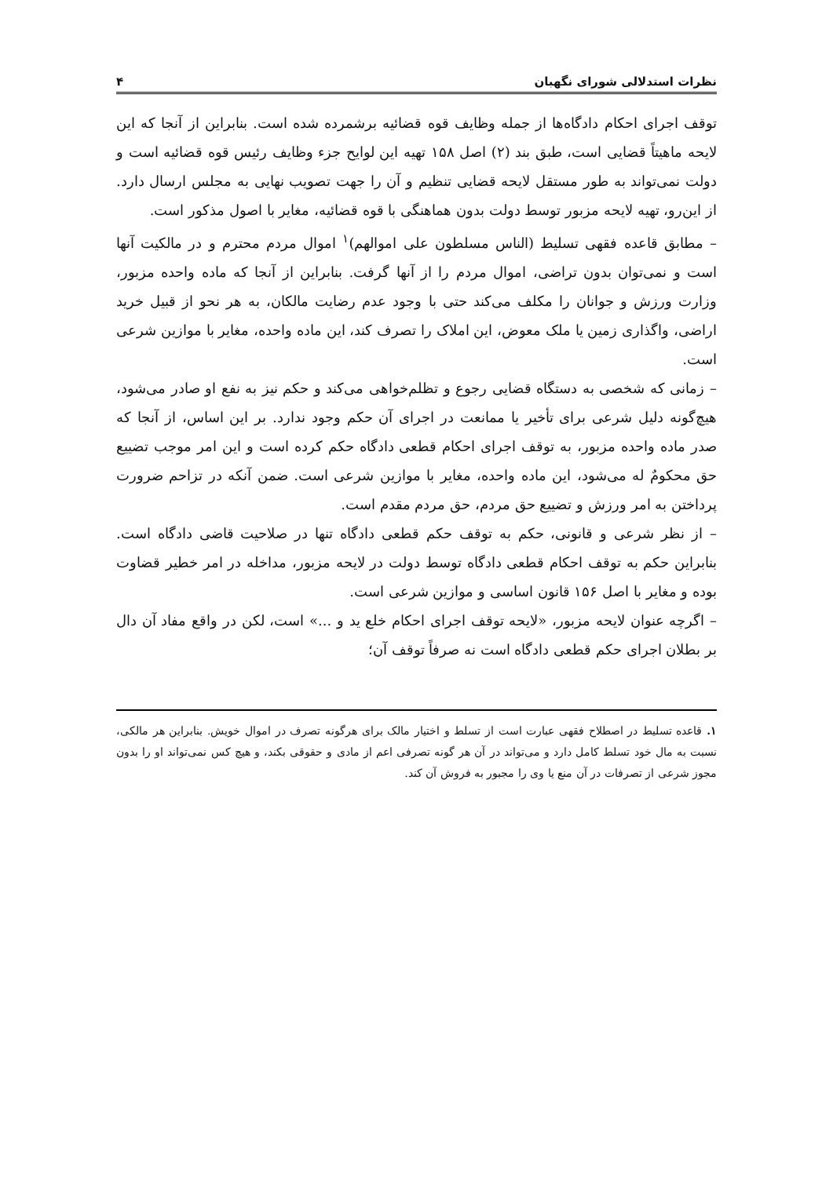نظرات استدلالی شورای نگهبان ۴
توقف اجرای احکام دادگاه‌ها از جمله وظایف قوه قضائیه برشمرده شده است. بنابراین از آنجا که این لایحه ماهیتاً قضایی است، طبق بند (۲) اصل ۱۵۸ تهیه این لوایح جزء وظایف رئیس قوه قضائیه است و دولت نمی‌تواند به طور مستقل لایحه قضایی تنظیم و آن را جهت تصویب نهایی به مجلس ارسال دارد. از این‌رو، تهیه لایحه مزبور توسط دولت بدون هماهنگی با قوه قضائیه، مغایر با اصول مذکور است.
– مطابق قاعده فقهی تسلیط (الناس مسلطون علی اموالهم)<sup>۱</sup> اموال مردم محترم و در مالکیت آنها است و نمی‌توان بدون تراضی، اموال مردم را از آنها گرفت. بنابراین از آنجا که ماده واحده مزبور، وزارت ورزش و جوانان را مکلف می‌کند حتی با وجود عدم رضایت مالکان، به هر نحو از قبیل خرید اراضی، واگذاری زمین یا ملک معوض، این املاک را تصرف کند، این ماده واحده، مغایر با موازین شرعی است.
– زمانی که شخصی به دستگاه قضایی رجوع و تظلم‌خواهی می‌کند و حکم نیز به نفع او صادر می‌شود، هیچ‌گونه دلیل شرعی برای تأخیر یا ممانعت در اجرای آن حکم وجود ندارد. بر این اساس، از آنجا که صدر ماده واحده مزبور، به توقف اجرای احکام قطعی دادگاه حکم کرده است و این امر موجب تضییع حق محکومٌ له می‌شود، این ماده واحده، مغایر با موازین شرعی است. ضمن آنکه در تزاحم ضرورت پرداختن به امر ورزش و تضییع حق مردم، حق مردم مقدم است.
– از نظر شرعی و قانونی، حکم به توقف حکم قطعی دادگاه تنها در صلاحیت قاضی دادگاه است. بنابراین حکم به توقف احکام قطعی دادگاه توسط دولت در لایحه مزبور، مداخله در امر خطیر قضاوت بوده و مغایر با اصل ۱۵۶ قانون اساسی و موازین شرعی است.
– اگرچه عنوان لایحه مزبور، «لایحه توقف اجرای احکام خلع ید و ...» است، لکن در واقع مفاد آن دال بر بطلان اجرای حکم قطعی دادگاه است نه صرفاً توقف آن؛
۱. قاعده تسلیط در اصطلاح فقهی عبارت است از تسلط و اختیار مالک برای هرگونه تصرف در اموال خویش. بنابراین هر مالکی، نسبت به مال خود تسلط کامل دارد و می‌تواند در آن هر گونه تصرفی اعم از مادی و حقوقی بکند، و هیچ کس نمی‌تواند او را بدون مجوز شرعی از تصرفات در آن منع یا وی را مجبور به فروش آن کند.